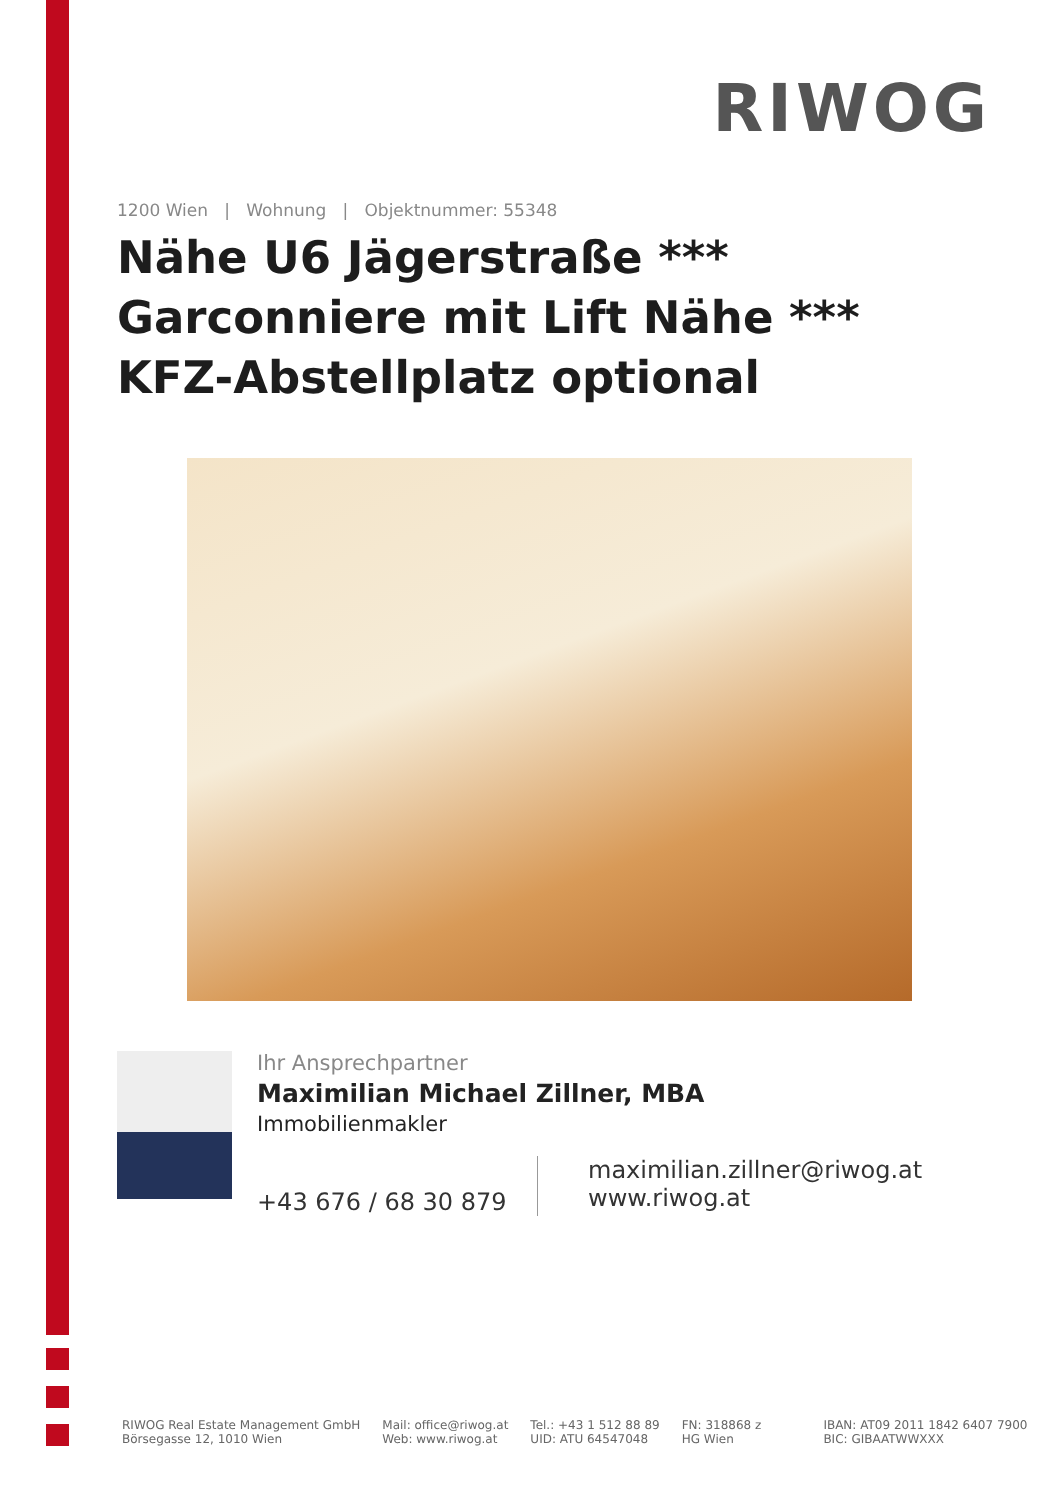RIWOG
1200 Wien | Wohnung | Objektnummer: 55348
Nähe U6 Jägerstraße *** Garconniere mit Lift Nähe *** KFZ-Abstellplatz optional
Ihr Ansprechpartner
Maximilian Michael Zillner, MBA
Immobilienmakler
+43 676 / 68 30 879
maximilian.zillner@riwog.at
www.riwog.at
RIWOG Real Estate Management GmbH
Börsegasse 12, 1010 Wien
Mail: office@riwog.at
Web: www.riwog.at
Tel.: +43 1 512 88 89
UID: ATU 64547048
FN: 318868 z
HG Wien
IBAN: AT09 2011 1842 6407 7900
BIC: GIBAATWWXXX